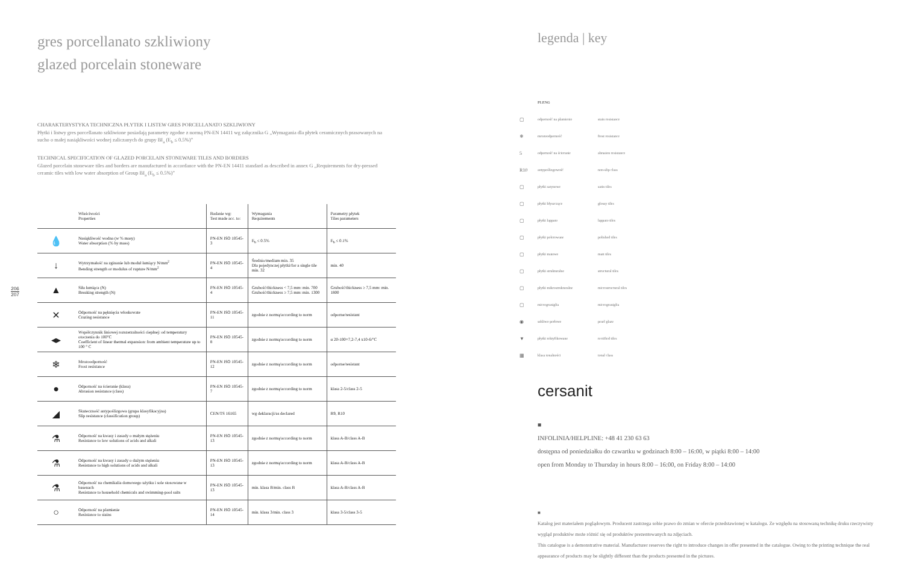206
207
gres porcellanato szkliwiony
glazed porcelain stoneware
CHARAKTERYSTYKA TECHNICZNA PŁYTEK I LISTEW GRES PORCELLANATO SZKLIWIONY
Płytki i listwy gres porcellanato szkliwione posiadają parametry zgodne z normą PN-EN 14411 wg załącznika G „Wymagania dla płytek ceramicznych prasowanych na sucho o małej nasiąkliwości wodnej zaliczanych do grupy BI<sub>a</sub> (E<sub>b</sub> ≤ 0.5%)”
TECHNICAL SPECIFICATION OF GLAZED PORCELAIN STONEWARE TILES AND BORDERS
Glazed porcelain stoneware tiles and borders are manufactured in accordance with the PN-EN 14411 standard as described in annex G „Requirements for dry-pressed ceramic tiles with low water absorption of Group BI<sub>a</sub> (E<sub>b</sub> ≤ 0.5%)”
| | Właściwości Properties | Badanie wg: Test made acc. to: | Wymagania Requirements | Parametry płytek Tiles parameters |
| --- | --- | --- | --- | --- |
| 💧 | Nasiąkliwość wodna (w % masy) Water absorption (% by mass) | PN-EN ISO 10545-3 | E<sub>b</sub> ≤ 0.5% | E<sub>b</sub> ≤ 0.1% |
| ↓ | Wytrzymałość na zginanie lub moduł łamiący N/mm<sup>2</sup> Bending strength or modulus of rupture N/mm<sup>2</sup> | PN-EN ISO 10545-4 | Średnio/medium min. 35 Dla pojedynczej płytki/for a single tile min. 32 | min. 40 |
| ▲ | Siła łamiąca (N) Breaking strength (N) | PN-EN ISO 10545-4 | Grubość/thickness < 7,5 mm: min. 700 Grubość/thickness ≥ 7,5 mm: min. 1300 | Grubość/thickness ≥ 7,5 mm: min. 1800 |
| ✕ | Odporność na pęknięcia włoskowate Crazing resistance | PN-EN ISO 10545-11 | zgodnie z normą/according to norm | odporne/resistant |
| ◂▸ | Współczynnik liniowej rozszerzalności cieplnej: od temperatury otoczenia do 100°C Coefficient of linear thermal expansion: from ambient temperature up to 100 ° C | PN-EN ISO 10545-8 | zgodnie z normą/according to norm | α 20-100=7,2-7,4 x10-6/°C |
| ❄ | Mrozoodporność Frost resistance | PN-EN ISO 10545-12 | zgodnie z normą/according to norm | odporne/resistant |
| ● | Odporność na ścieranie (klasa) Abrasion resistance (class) | PN-EN ISO 10545-7 | zgodnie z normą/according to norm | klasa 2-5/class 2-5 |
| ◢ | Skuteczność antypoślizgowa (grupa klasyfikacyjna) Slip resistance (classification group) | CEN/TS 16165 | wg deklaracji/as declared | R9, R10 |
| ⚗ | Odporność na kwasy i zasady o małym stężeniu Resistance to low solutions of acids and alkali | PN-EN ISO 10545-13 | zgodnie z normą/according to norm | klasa A-B/class A-B |
| ⚗ | Odporność na kwasy i zasady o dużym stężeniu Resistance to high solutions of acids and alkali | PN-EN ISO 10545-13 | zgodnie z normą/according to norm | klasa A-B/class A-B |
| ⚗ | Odporność na chemikalia domowego użytku i sole stosowane w basenach Resistance to household chemicals and swimming-pool salts | PN-EN ISO 10545-13 | min. klasa B/min. class B | klasa A-B/class A-B |
| ○ | Odporność na plamienie Resistance to stains | PN-EN ISO 10545-14 | min. klasa 3/min. class 3 | klasa 3-5/class 3-5 |
legenda | key
PL ENG
▢ odporność na plamienie stain resistance
❄ mrozoodporność frost resistance
5 odporność na ścieranie abrasion resistance
R10 antypoślizgowość non-slip class
▢ płytki satynowe satin tiles
▢ płytki błyszczące glossy tiles
▢ płytki lappato lappato tiles
▢ płytki polerowane polished tiles
▢ płytki matowe matt tiles
▢ płytki strukturalne structural tiles
▢ płytki mikrostrukturalne microstructural tiles
▢ micrograniglia micrograniglia
◉ szkliwo perłowe pearl glaze
▼ płytki rektyfikowane rectified tiles
▦ klasa tonalności tonal class
cersanit
■
INFOLINIA/HELPLINE: +48 41 230 63 63
dostępna od poniedziałku do czwartku w godzinach 8:00 – 16:00, w piątki 8:00 – 14:00
open from Monday to Thursday in hours 8:00 – 16:00, on Friday 8:00 – 14:00
■
Katalog jest materiałem poglądowym. Producent zastrzega sobie prawo do zmian w ofercie przedstawionej w katalogu. Ze względu na stosowaną technikę druku rzeczywisty wygląd produktów może różnić się od produktów prezentowanych na zdjęciach.
This catalogue is a demonstrative material. Manufacturer reserves the right to introduce changes in offer presented in the catalogue. Owing to the printing technique the real appearance of products may be slightly different than the products presented in the pictures.